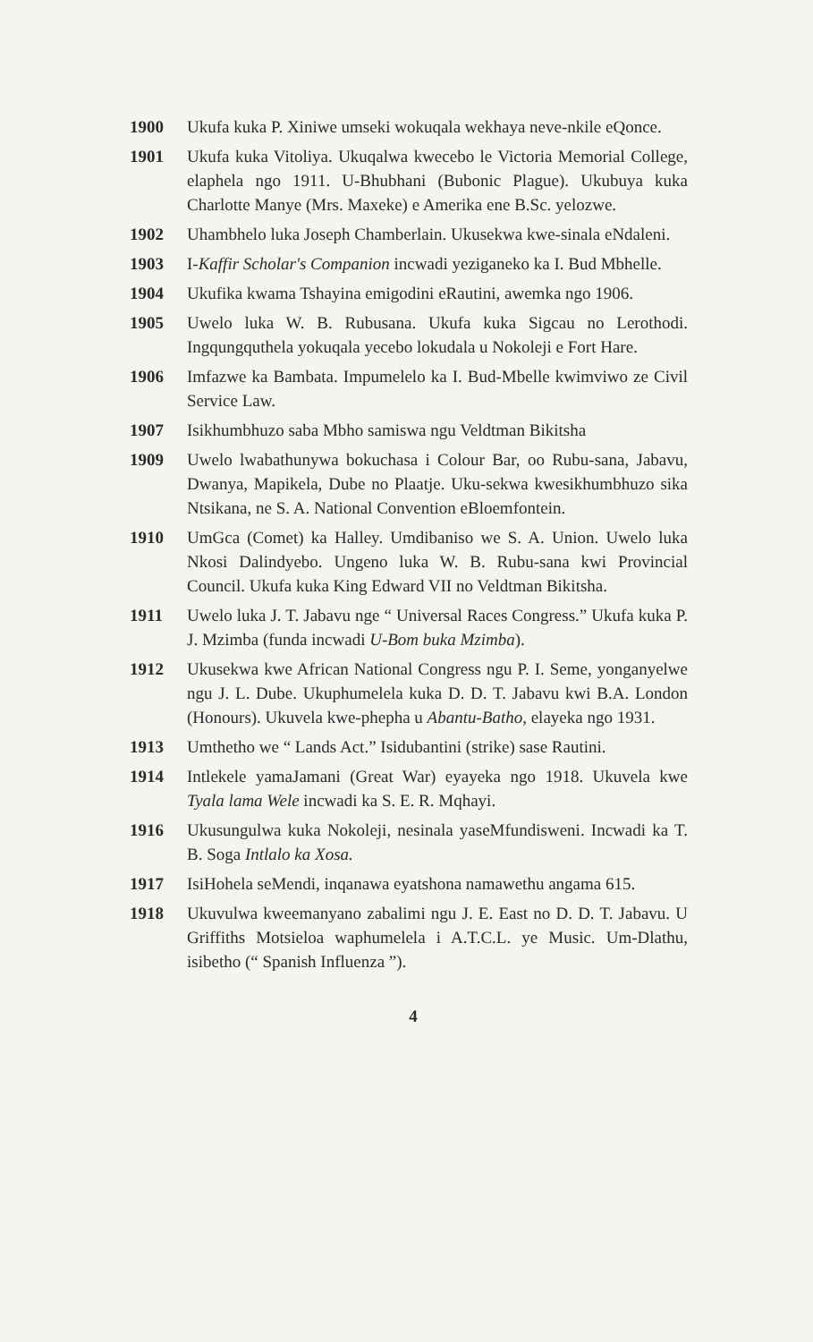1900 Ukufa kuka P. Xiniwe umseki wokuqala wekhaya neve-nkile eQonce.
1901 Ukufa kuka Vitoliya. Ukuqalwa kwecebo le Victoria Memorial College, elaphela ngo 1911. U-Bhubhani (Bubonic Plague). Ukubuya kuka Charlotte Manye (Mrs. Maxeke) e Amerika ene B.Sc. yelozwe.
1902 Uhambhelo luka Joseph Chamberlain. Ukusekwa kwe-sinala eNdaleni.
1903 I-Kaffir Scholar's Companion incwadi yeziganeko ka I. Bud Mbhelle.
1904 Ukufika kwama Tshayina emigodini eRautini, awemka ngo 1906.
1905 Uwelo luka W. B. Rubusana. Ukufa kuka Sigcau no Lerothodi. Ingqungquthela yokuqala yecebo lokudala u Nokoleji e Fort Hare.
1906 Imfazwe ka Bambata. Impumelelo ka I. Bud-Mbelle kwimviwo ze Civil Service Law.
1907 Isikhumbhuzo saba Mbho samiswa ngu Veldtman Bikitsha
1909 Uwelo lwabathunywa bokuchasa i Colour Bar, oo Rubu-sana, Jabavu, Dwanya, Mapikela, Dube no Plaatje. Uku-sekwa kwesikhumbhuzo sika Ntsikana, ne S. A. National Convention eBloemfontein.
1910 UmGca (Comet) ka Halley. Umdibaniso we S. A. Union. Uwelo luka Nkosi Dalindyebo. Ungeno luka W. B. Rubu-sana kwi Provincial Council. Ukufa kuka King Edward VII no Veldtman Bikitsha.
1911 Uwelo luka J. T. Jabavu nge “ Universal Races Congress.” Ukufa kuka P. J. Mzimba (funda incwadi U-Bom buka Mzimba).
1912 Ukusekwa kwe African National Congress ngu P. I. Seme, yonganyelwe ngu J. L. Dube. Ukuphumelela kuka D. D. T. Jabavu kwi B.A. London (Honours). Ukuvela kwe-phepha u Abantu-Batho, elayeka ngo 1931.
1913 Umthetho we “ Lands Act.” Isidubantini (strike) sase Rautini.
1914 Intlekele yamaJamani (Great War) eyayeka ngo 1918. Ukuvela kwe Tyala lama Wele incwadi ka S. E. R. Mqhayi.
1916 Ukusungulwa kuka Nokoleji, nesinala yaseMfundisweni. Incwadi ka T. B. Soga Intlalo ka Xosa.
1917 IsiHohela seMendi, inqanawa eyatshona namawethu angama 615.
1918 Ukuvulwa kweemanyano zabalimi ngu J. E. East no D. D. T. Jabavu. U Griffiths Motsieloa waphumelela i A.T.C.L. ye Music. Um-Dlathu, isibetho (“ Spanish Influenza ”).
4